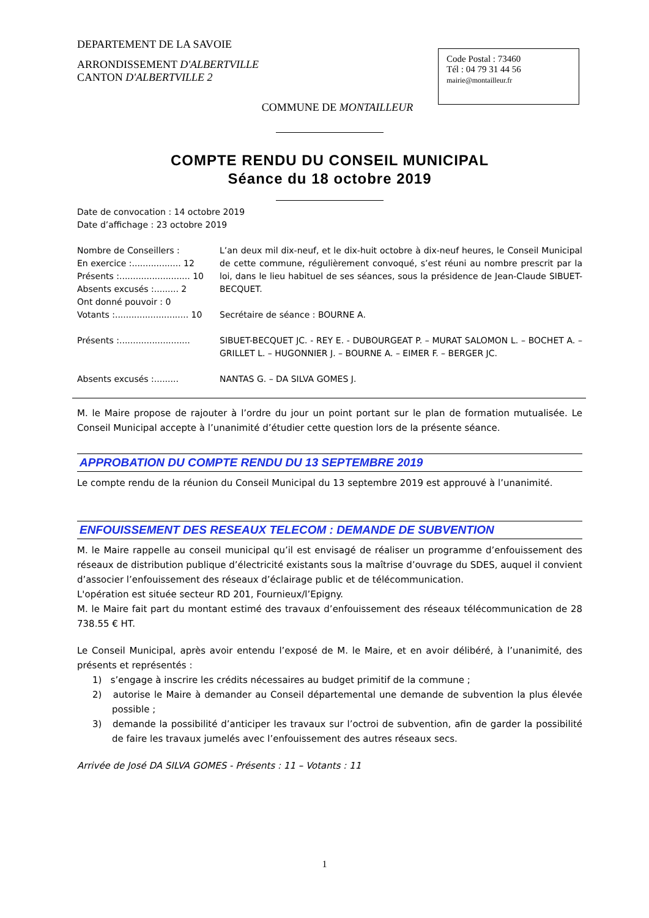DEPARTEMENT DE LA SAVOIE
ARRONDISSEMENT D'ALBERTVILLE
CANTON D'ALBERTVILLE 2
Code Postal : 73460
Tél : 04 79 31 44 56
mairie@montailleur.fr
COMMUNE DE MONTAILLEUR
COMPTE RENDU DU CONSEIL MUNICIPAL
Séance du 18 octobre 2019
Date de convocation : 14 octobre 2019
Date d’affichage : 23 octobre 2019
Nombre de Conseillers :
En exercice :.................. 12
Présents :.......................... 10
Absents excusés :......... 2
Ont donné pouvoir : 0
Votants :........................... 10
L’an deux mil dix-neuf, et le dix-huit octobre à dix-neuf heures, le Conseil Municipal de cette commune, régulièrement convoqué, s’est réuni au nombre prescrit par la loi, dans le lieu habituel de ses séances, sous la présidence de Jean-Claude SIBUET-BECQUET.
Secrétaire de séance : BOURNE A.
Présents :..........................
SIBUET-BECQUET JC. - REY E. - DUBOURGEAT P. – MURAT SALOMON L. – BOCHET A. – GRILLET L. – HUGONNIER J. – BOURNE A. – EIMER F. – BERGER JC.
Absents excusés :......... NANTAS G. – DA SILVA GOMES J.
M. le Maire propose de rajouter à l’ordre du jour un point portant sur le plan de formation mutualisée. Le Conseil Municipal accepte à l’unanimité d’étudier cette question lors de la présente séance.
APPROBATION DU COMPTE RENDU DU 13 SEPTEMBRE 2019
Le compte rendu de la réunion du Conseil Municipal du 13 septembre 2019 est approuvé à l’unanimité.
ENFOUISSEMENT DES RESEAUX TELECOM : DEMANDE DE SUBVENTION
M. le Maire rappelle au conseil municipal qu’il est envisagé de réaliser un programme d’enfouissement des réseaux de distribution publique d’électricité existants sous la maîtrise d’ouvrage du SDES, auquel il convient d’associer l’enfouissement des réseaux d’éclairage public et de télécommunication.
L'opération est située secteur RD 201, Fournieux/l’Epigny.
M. le Maire fait part du montant estimé des travaux d’enfouissement des réseaux télécommunication de 28 738.55 € HT.
Le Conseil Municipal, après avoir entendu l’exposé de M. le Maire, et en avoir délibéré, à l’unanimité, des présents et représentés :
1) s’engage à inscrire les crédits nécessaires au budget primitif de la commune ;
2) autorise le Maire à demander au Conseil départemental une demande de subvention la plus élevée possible ;
3) demande la possibilité d’anticiper les travaux sur l’octroi de subvention, afin de garder la possibilité de faire les travaux jumelés avec l’enfouissement des autres réseaux secs.
Arrivée de José DA SILVA GOMES - Présents : 11 – Votants : 11
1